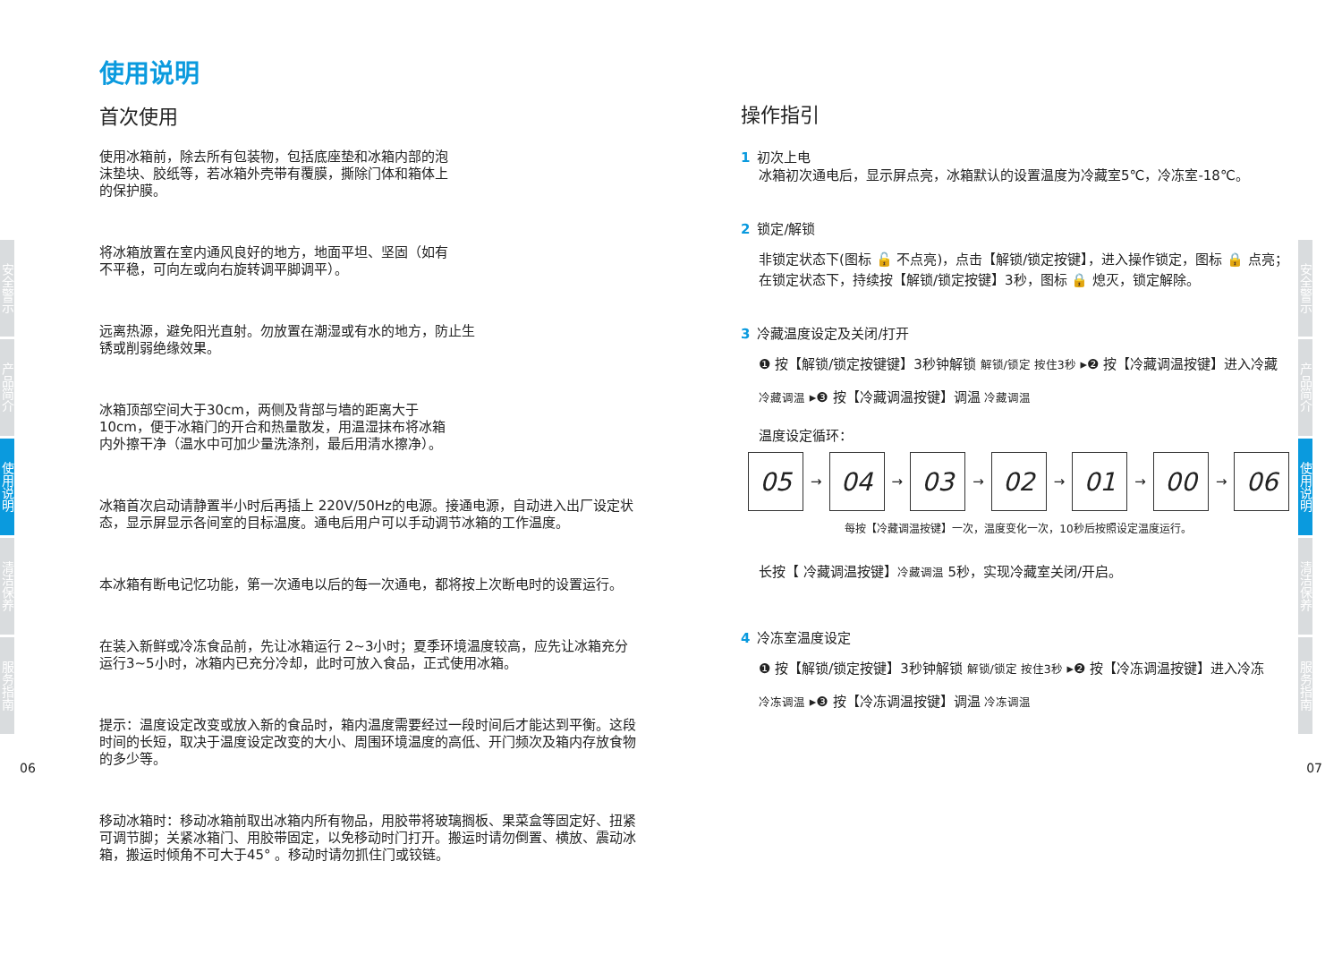安全警示
产品简介
使用说明
清洁保养
服务指南
安全警示
产品简介
使用说明
清洁保养
服务指南
06 07
使用说明
首次使用
使用冰箱前，除去所有包装物，包括底座垫和冰箱内部的泡沫垫块、胶纸等，若冰箱外壳带有覆膜，撕除门体和箱体上的保护膜。
将冰箱放置在室内通风良好的地方，地面平坦、坚固（如有不平稳，可向左或向右旋转调平脚调平）。
远离热源，避免阳光直射。勿放置在潮湿或有水的地方，防止生锈或削弱绝缘效果。
冰箱顶部空间大于30cm，两侧及背部与墙的距离大于10cm，便于冰箱门的开合和热量散发，用温湿抹布将冰箱内外擦干净（温水中可加少量洗涤剂，最后用清水擦净）。
冰箱首次启动请静置半小时后再插上 220V/50Hz的电源。接通电源，自动进入出厂设定状态，显示屏显示各间室的目标温度。通电后用户可以手动调节冰箱的工作温度。
本冰箱有断电记忆功能，第一次通电以后的每一次通电，都将按上次断电时的设置运行。
在装入新鲜或冷冻食品前，先让冰箱运行 2~3小时；夏季环境温度较高，应先让冰箱充分运行3~5小时，冰箱内已充分冷却，此时可放入食品，正式使用冰箱。
提示：温度设定改变或放入新的食品时，箱内温度需要经过一段时间后才能达到平衡。这段时间的长短，取决于温度设定改变的大小、周围环境温度的高低、开门频次及箱内存放食物的多少等。
移动冰箱时：移动冰箱前取出冰箱内所有物品，用胶带将玻璃搁板、果菜盒等固定好、扭紧可调节脚；关紧冰箱门、用胶带固定，以免移动时门打开。搬运时请勿倒置、横放、震动冰箱，搬运时倾角不可大于45° 。移动时请勿抓住门或铰链。
操作指引
1 初次上电
冰箱初次通电后，显示屏点亮，冰箱默认的设置温度为冷藏室5℃，冷冻室-18℃。
2 锁定/解锁
非锁定状态下(图标 🔓 不点亮)，点击【解锁/锁定按键】，进入操作锁定，图标 🔒 点亮；在锁定状态下，持续按【解锁/锁定按键】3秒，图标 🔒 熄灭，锁定解除。
3 冷藏温度设定及关闭/打开
❶ 按【解锁/锁定按键键】3秒钟解锁 解锁/锁定 按住3秒 ▸❷ 按【冷藏调温按键】进入冷藏
冷藏调温 ▸❸ 按【冷藏调温按键】调温 冷藏调温
温度设定循环：
05
→
04
→
03
→
02
→
01
→
00
→
06
每按【冷藏调温按键】一次，温度变化一次，10秒后按照设定温度运行。
长按【 冷藏调温按键】冷藏调温 5秒，实现冷藏室关闭/开启。
4 冷冻室温度设定
❶ 按【解锁/锁定按键】3秒钟解锁 解锁/锁定 按住3秒 ▸❷ 按【冷冻调温按键】进入冷冻
冷冻调温 ▸❸ 按【冷冻调温按键】调温 冷冻调温